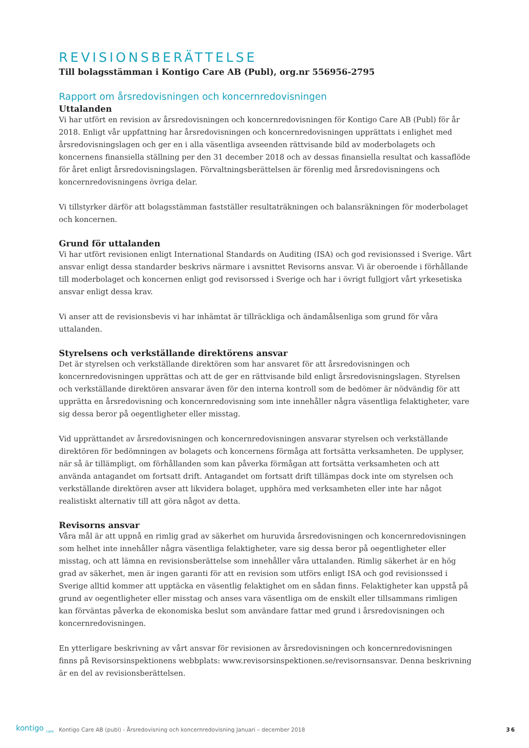REVISIONSBERÄTTELSE
Till bolagsstämman i Kontigo Care AB (Publ), org.nr 556956-2795
Rapport om årsredovisningen och koncernredovisningen
Uttalanden
Vi har utfört en revision av årsredovisningen och koncernredovisningen för Kontigo Care AB (Publ) för år 2018. Enligt vår uppfattning har årsredovisningen och koncernredovisningen upprättats i enlighet med årsredovisningslagen och ger en i alla väsentliga avseenden rättvisande bild av moderbolagets och koncernens finansiella ställning per den 31 december 2018 och av dessas finansiella resultat och kassaflöde för året enligt årsredovisningslagen. Förvaltningsberättelsen är förenlig med årsredovisningens och koncernredovisningens övriga delar.
Vi tillstyrker därför att bolagsstämman fastställer resultaträkningen och balansräkningen för moderbolaget och koncernen.
Grund för uttalanden
Vi har utfört revisionen enligt International Standards on Auditing (ISA) och god revisionssed i Sverige. Vårt ansvar enligt dessa standarder beskrivs närmare i avsnittet Revisorns ansvar. Vi är oberoende i förhållande till moderbolaget och koncernen enligt god revisorssed i Sverige och har i övrigt fullgjort vårt yrkesetiska ansvar enligt dessa krav.
Vi anser att de revisionsbevis vi har inhämtat är tillräckliga och ändamålsenliga som grund för våra uttalanden.
Styrelsens och verkställande direktörens ansvar
Det är styrelsen och verkställande direktören som har ansvaret för att årsredovisningen och koncernredovisningen upprättas och att de ger en rättvisande bild enligt årsredovisningslagen. Styrelsen och verkställande direktören ansvarar även för den interna kontroll som de bedömer är nödvändig för att upprätta en årsredovisning och koncernredovisning som inte innehåller några väsentliga felaktigheter, vare sig dessa beror på oegentligheter eller misstag.
Vid upprättandet av årsredovisningen och koncernredovisningen ansvarar styrelsen och verkställande direktören för bedömningen av bolagets och koncernens förmåga att fortsätta verksamheten. De upplyser, när så är tillämpligt, om förhållanden som kan påverka förmågan att fortsätta verksamheten och att använda antagandet om fortsatt drift. Antagandet om fortsatt drift tillämpas dock inte om styrelsen och verkställande direktören avser att likvidera bolaget, upphöra med verksamheten eller inte har något realistiskt alternativ till att göra något av detta.
Revisorns ansvar
Våra mål är att uppnå en rimlig grad av säkerhet om huruvida årsredovisningen och koncernredovisningen som helhet inte innehåller några väsentliga felaktigheter, vare sig dessa beror på oegentligheter eller misstag, och att lämna en revisionsberättelse som innehåller våra uttalanden. Rimlig säkerhet är en hög grad av säkerhet, men är ingen garanti för att en revision som utförs enligt ISA och god revisionssed i Sverige alltid kommer att upptäcka en väsentlig felaktighet om en sådan finns. Felaktigheter kan uppstå på grund av oegentligheter eller misstag och anses vara väsentliga om de enskilt eller tillsammans rimligen kan förväntas påverka de ekonomiska beslut som användare fattar med grund i årsredovisningen och koncernredovisningen.
En ytterligare beskrivning av vårt ansvar för revisionen av årsredovisningen och koncernredovisningen finns på Revisorsinspektionens webbplats: www.revisorsinspektionen.se/revisornsansvar. Denna beskrivning är en del av revisionsberättelsen.
kontigo <sub>care</sub> Kontigo Care AB (publ) - Årsredovisning och koncernredovisning Januari – december 2018 36